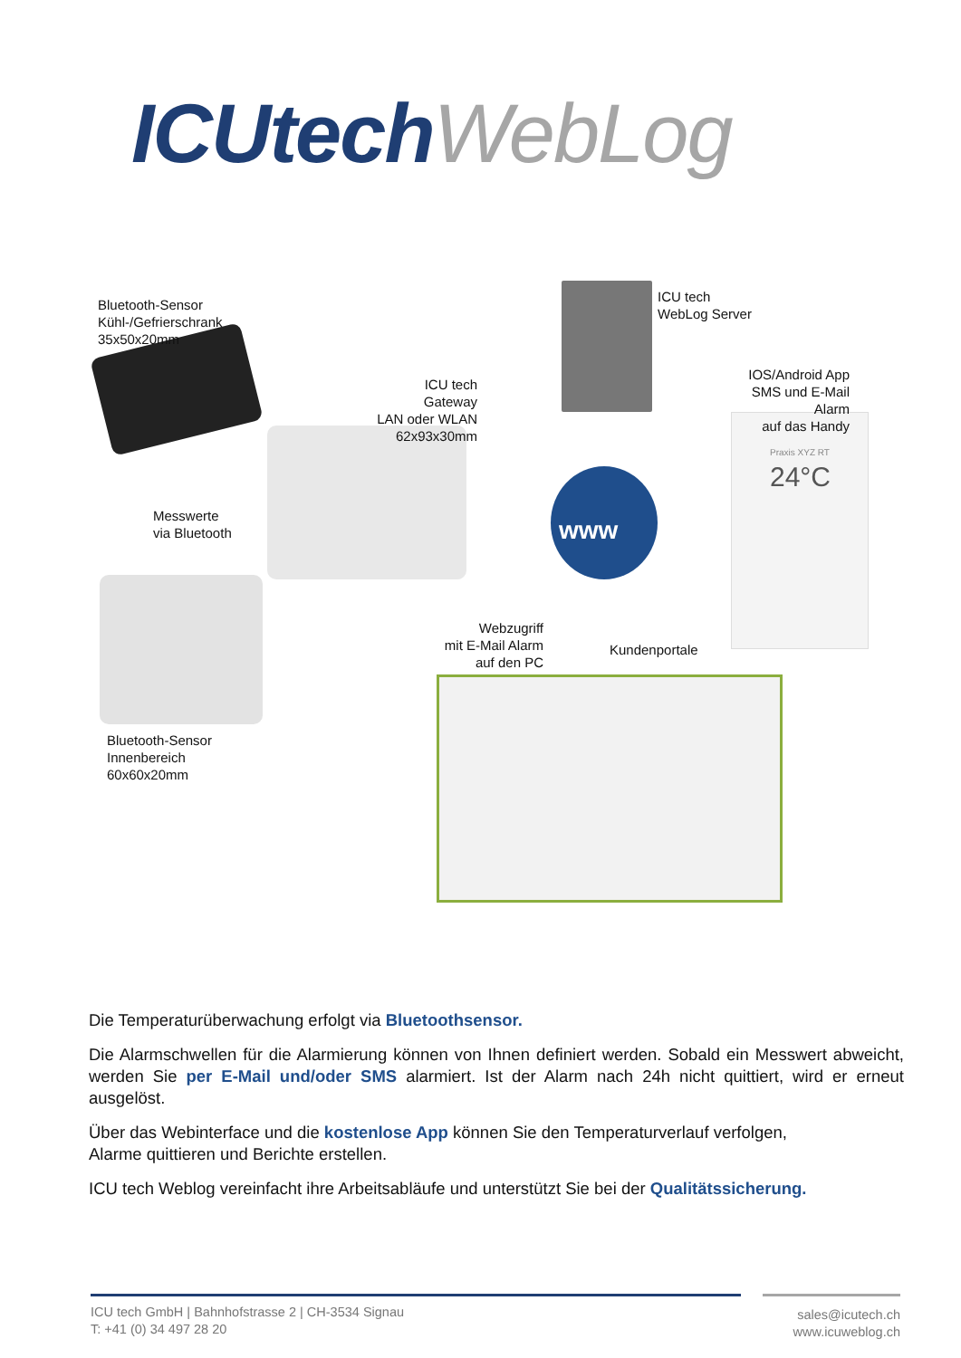ICUtech WebLog
Bluetooth-Sensor
Kühl-/Gefrierschrank
35x50x20mm
ICU tech
Gateway
LAN oder WLAN
62x93x30mm
ICU tech
WebLog Server
IOS/Android App
SMS und E-Mail Alarm
auf das Handy
Messwerte
via Bluetooth
www
Webzugriff
mit E-Mail Alarm
auf den PC
Kundenportale
Bluetooth-Sensor
Innenbereich
60x60x20mm
Praxis XYZ RT
24°C
Die Temperaturüberwachung erfolgt via Bluetoothsensor.
Die Alarmschwellen für die Alarmierung können von Ihnen definiert werden. Sobald ein Messwert abweicht, werden Sie per E-Mail und/oder SMS alarmiert. Ist der Alarm nach 24h nicht quittiert, wird er erneut ausgelöst.
Über das Webinterface und die kostenlose App können Sie den Temperaturverlauf verfolgen,
Alarme quittieren und Berichte erstellen.
ICU tech Weblog vereinfacht ihre Arbeitsabläufe und unterstützt Sie bei der Qualitätssicherung.
ICU tech GmbH | Bahnhofstrasse 2 | CH-3534 Signau
T: +41 (0) 34 497 28 20
sales@icutech.ch
www.icuweblog.ch